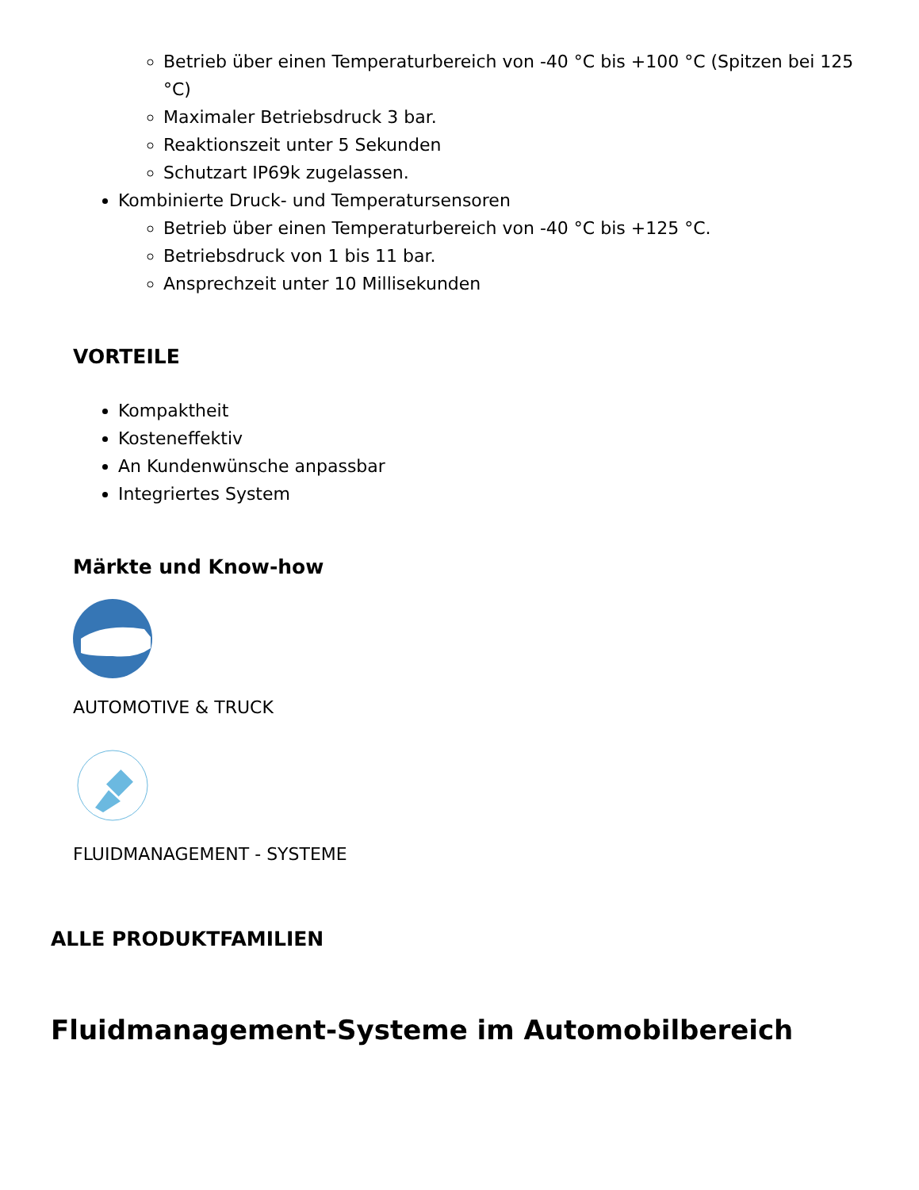Betrieb über einen Temperaturbereich von -40 °C bis +100 °C (Spitzen bei 125 °C)
Maximaler Betriebsdruck 3 bar.
Reaktionszeit unter 5 Sekunden
Schutzart IP69k zugelassen.
Kombinierte Druck- und Temperatursensoren
Betrieb über einen Temperaturbereich von -40 °C bis +125 °C.
Betriebsdruck von 1 bis 11 bar.
Ansprechzeit unter 10 Millisekunden
VORTEILE
Kompaktheit
Kosteneffektiv
An Kundenwünsche anpassbar
Integriertes System
Märkte und Know-how
AUTOMOTIVE & TRUCK
FLUIDMANAGEMENT - SYSTEME
ALLE PRODUKTFAMILIEN
Fluidmanagement-Systeme im Automobilbereich